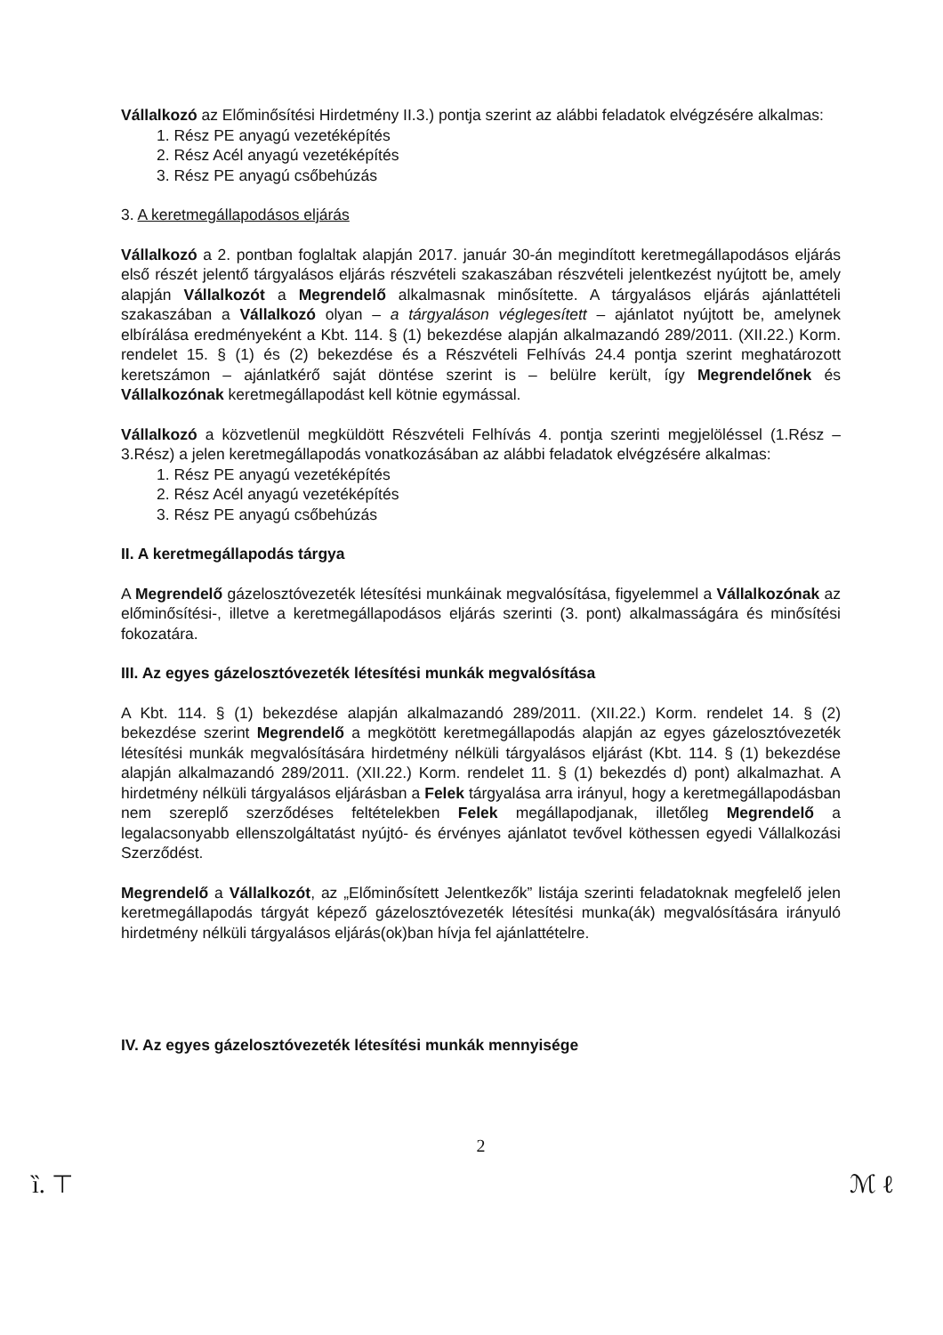Vállalkozó az Előminősítési Hirdetmény II.3.) pontja szerint az alábbi feladatok elvégzésére alkalmas:
1. Rész PE anyagú vezetéképítés
2. Rész Acél anyagú vezetéképítés
3. Rész PE anyagú csőbehúzás
3. A keretmegállapodásos eljárás
Vállalkozó a 2. pontban foglaltak alapján 2017. január 30-án megindított keretmegállapodásos eljárás első részét jelentő tárgyalásos eljárás részvételi szakaszában részvételi jelentkezést nyújtott be, amely alapján Vállalkozót a Megrendelő alkalmasnak minősítette. A tárgyalásos eljárás ajánlattételi szakaszában a Vállalkozó olyan – a tárgyaláson véglegesített – ajánlatot nyújtott be, amelynek elbírálása eredményeként a Kbt. 114. § (1) bekezdése alapján alkalmazandó 289/2011. (XII.22.) Korm. rendelet 15. § (1) és (2) bekezdése és a Részvételi Felhívás 24.4 pontja szerint meghatározott keretszámon – ajánlatkérő saját döntése szerint is – belülre került, így Megrendelőnek és Vállalkozónak keretmegállapodást kell kötnie egymással.
Vállalkozó a közvetlenül megküldött Részvételi Felhívás 4. pontja szerinti megjelöléssel (1.Rész – 3.Rész) a jelen keretmegállapodás vonatkozásában az alábbi feladatok elvégzésére alkalmas:
1. Rész PE anyagú vezetéképítés
2. Rész Acél anyagú vezetéképítés
3. Rész PE anyagú csőbehúzás
II. A keretmegállapodás tárgya
A Megrendelő gázelosztóvezeték létesítési munkáinak megvalósítása, figyelemmel a Vállalkozónak az előminősítési-, illetve a keretmegállapodásos eljárás szerinti (3. pont) alkalmasságára és minősítési fokozatára.
III. Az egyes gázelosztóvezeték létesítési munkák megvalósítása
A Kbt. 114. § (1) bekezdése alapján alkalmazandó 289/2011. (XII.22.) Korm. rendelet 14. § (2) bekezdése szerint Megrendelő a megkötött keretmegállapodás alapján az egyes gázelosztóvezeték létesítési munkák megvalósítására hirdetmény nélküli tárgyalásos eljárást (Kbt. 114. § (1) bekezdése alapján alkalmazandó 289/2011. (XII.22.) Korm. rendelet 11. § (1) bekezdés d) pont) alkalmazhat. A hirdetmény nélküli tárgyalásos eljárásban a Felek tárgyalása arra irányul, hogy a keretmegállapodásban nem szereplő szerződéses feltételekben Felek megállapodjanak, illetőleg Megrendelő a legalacsonyabb ellenszolgáltatást nyújtó- és érvényes ajánlatot tevővel köthessen egyedi Vállalkozási Szerződést.
Megrendelő a Vállalkozót, az „Előminősített Jelentkezők” listája szerinti feladatoknak megfelelő jelen keretmegállapodás tárgyát képező gázelosztóvezeték létesítési munka(ák) megvalósítására irányuló hirdetmény nélküli tárgyalásos eljárás(ok)ban hívja fel ajánlattételre.
IV. Az egyes gázelosztóvezeték létesítési munkák mennyisége
2
ȉ. ⊤ ℳ ℓ